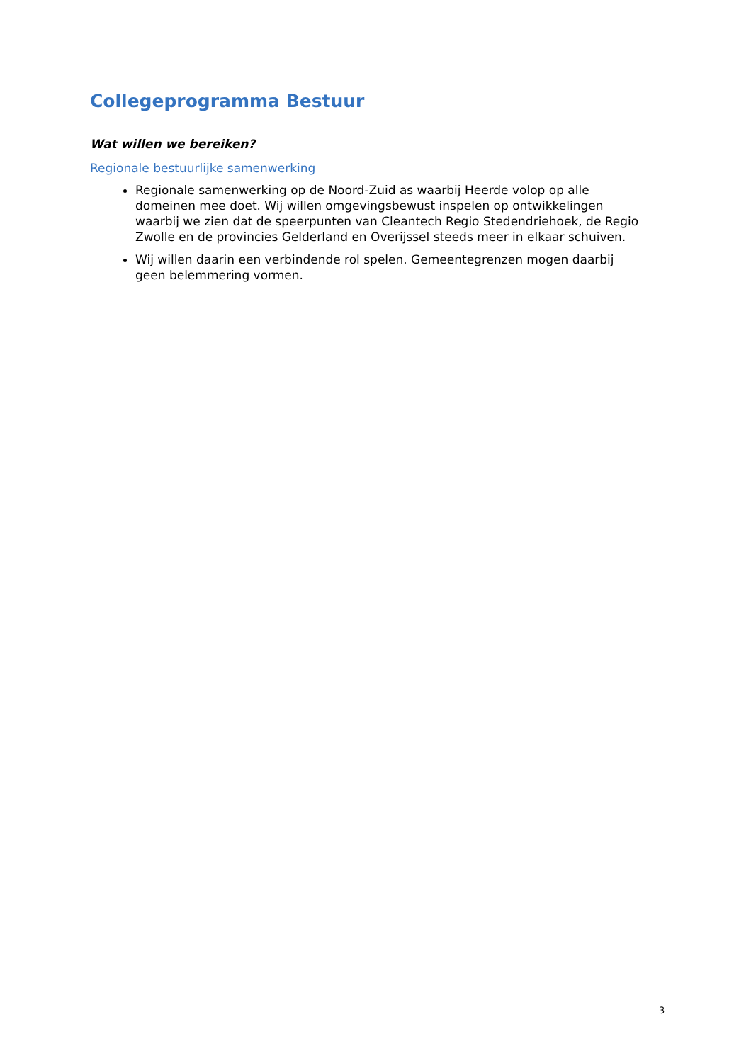Collegeprogramma Bestuur
Wat willen we bereiken?
Regionale bestuurlijke samenwerking
Regionale samenwerking op de Noord-Zuid as waarbij Heerde volop op alle domeinen mee doet. Wij willen omgevingsbewust inspelen op ontwikkelingen waarbij we zien dat de speerpunten van Cleantech Regio Stedendriehoek, de Regio Zwolle en de provincies Gelderland en Overijssel steeds meer in elkaar schuiven.
Wij willen daarin een verbindende rol spelen. Gemeentegrenzen mogen daarbij geen belemmering vormen.
3